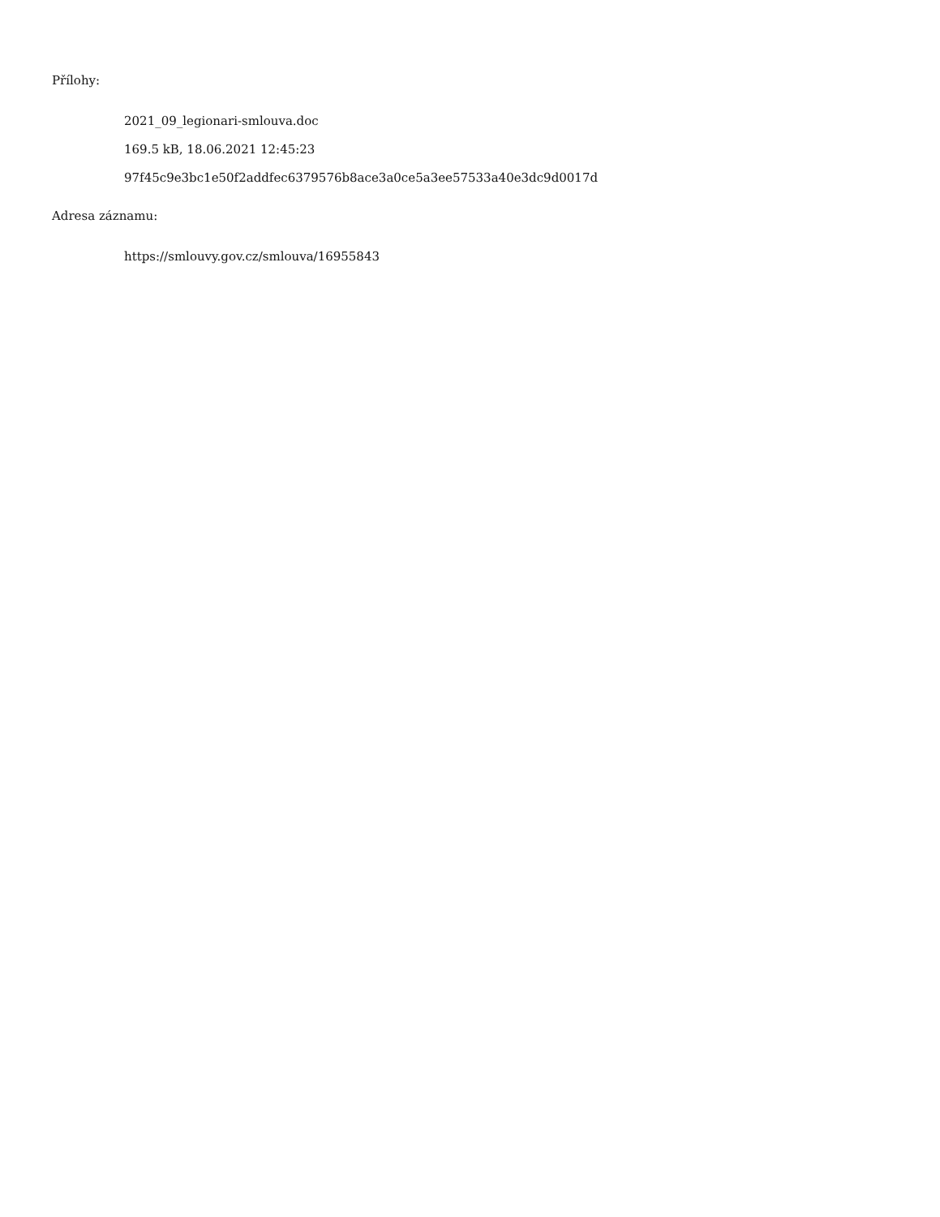Přílohy:
2021_09_legionari-smlouva.doc
169.5 kB, 18.06.2021 12:45:23
97f45c9e3bc1e50f2addfec6379576b8ace3a0ce5a3ee57533a40e3dc9d0017d
Adresa záznamu:
https://smlouvy.gov.cz/smlouva/16955843